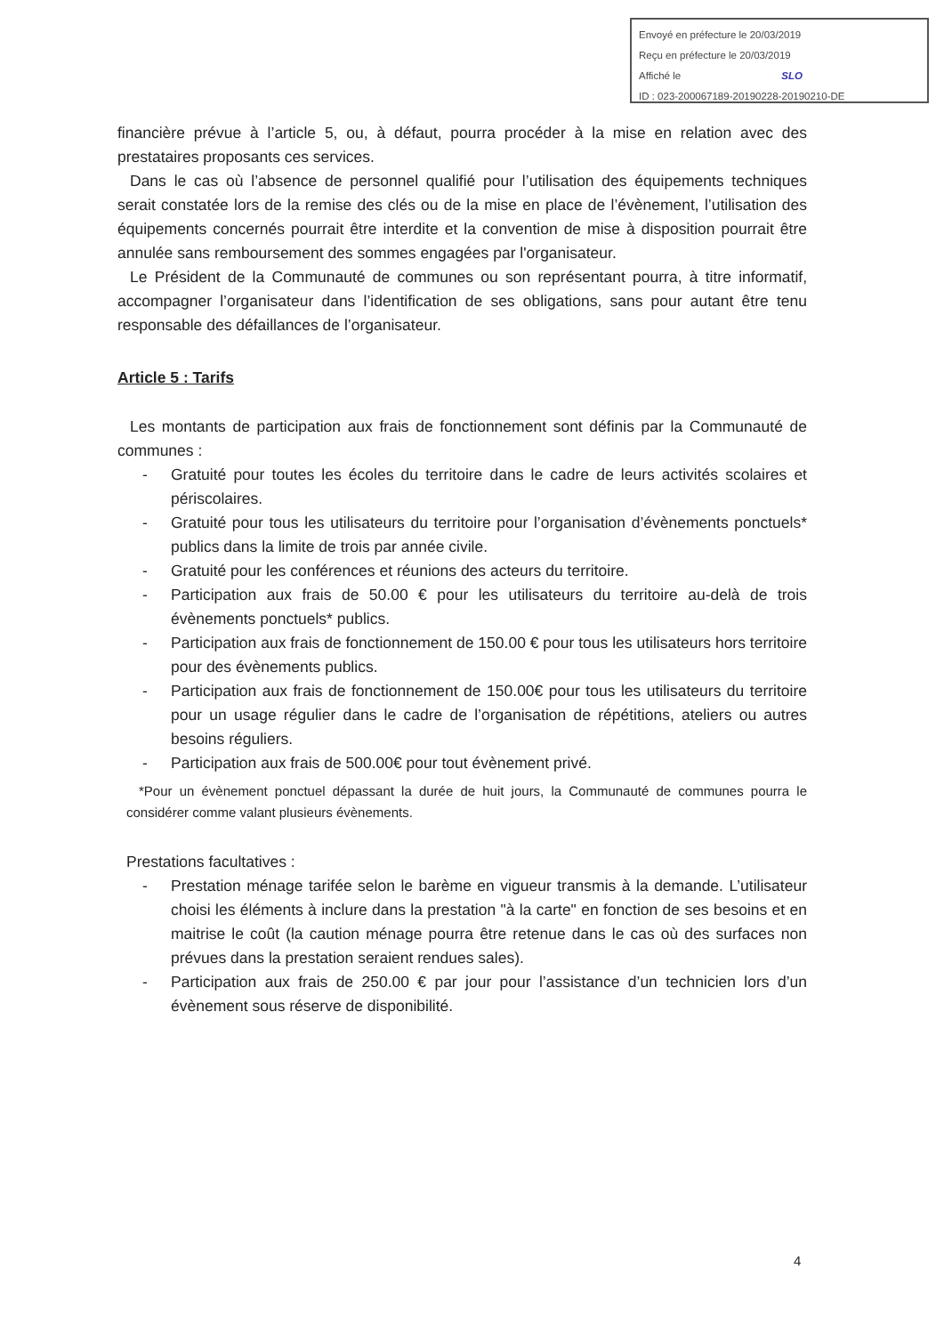Envoyé en préfecture le 20/03/2019
Reçu en préfecture le 20/03/2019
Affiché le SLO
ID : 023-200067189-20190228-20190210-DE
financière prévue à l’article 5, ou, à défaut, pourra procéder à la mise en relation avec des prestataires proposants ces services.
Dans le cas où l’absence de personnel qualifié pour l’utilisation des équipements techniques serait constatée lors de la remise des clés ou de la mise en place de l’évènement, l’utilisation des équipements concernés pourrait être interdite et la convention de mise à disposition pourrait être annulée sans remboursement des sommes engagées par l'organisateur.
Le Président de la Communauté de communes ou son représentant pourra, à titre informatif, accompagner l’organisateur dans l’identification de ses obligations, sans pour autant être tenu responsable des défaillances de l’organisateur.
Article 5 : Tarifs
Les montants de participation aux frais de fonctionnement sont définis par la Communauté de communes :
- Gratuité pour toutes les écoles du territoire dans le cadre de leurs activités scolaires et périscolaires.
- Gratuité pour tous les utilisateurs du territoire pour l’organisation d’évènements ponctuels* publics dans la limite de trois par année civile.
- Gratuité pour les conférences et réunions des acteurs du territoire.
- Participation aux frais de 50.00 € pour les utilisateurs du territoire au-delà de trois évènements ponctuels* publics.
- Participation aux frais de fonctionnement de 150.00 € pour tous les utilisateurs hors territoire pour des évènements publics.
- Participation aux frais de fonctionnement de 150.00€ pour tous les utilisateurs du territoire pour un usage régulier dans le cadre de l’organisation de répétitions, ateliers ou autres besoins réguliers.
- Participation aux frais de 500.00€ pour tout évènement privé.
*Pour un évènement ponctuel dépassant la durée de huit jours, la Communauté de communes pourra le considérer comme valant plusieurs évènements.
Prestations facultatives :
- Prestation ménage tarifée selon le barème en vigueur transmis à la demande. L’utilisateur choisi les éléments à inclure dans la prestation "à la carte" en fonction de ses besoins et en maitrise le coût (la caution ménage pourra être retenue dans le cas où des surfaces non prévues dans la prestation seraient rendues sales).
- Participation aux frais de 250.00 € par jour pour l’assistance d’un technicien lors d’un évènement sous réserve de disponibilité.
4